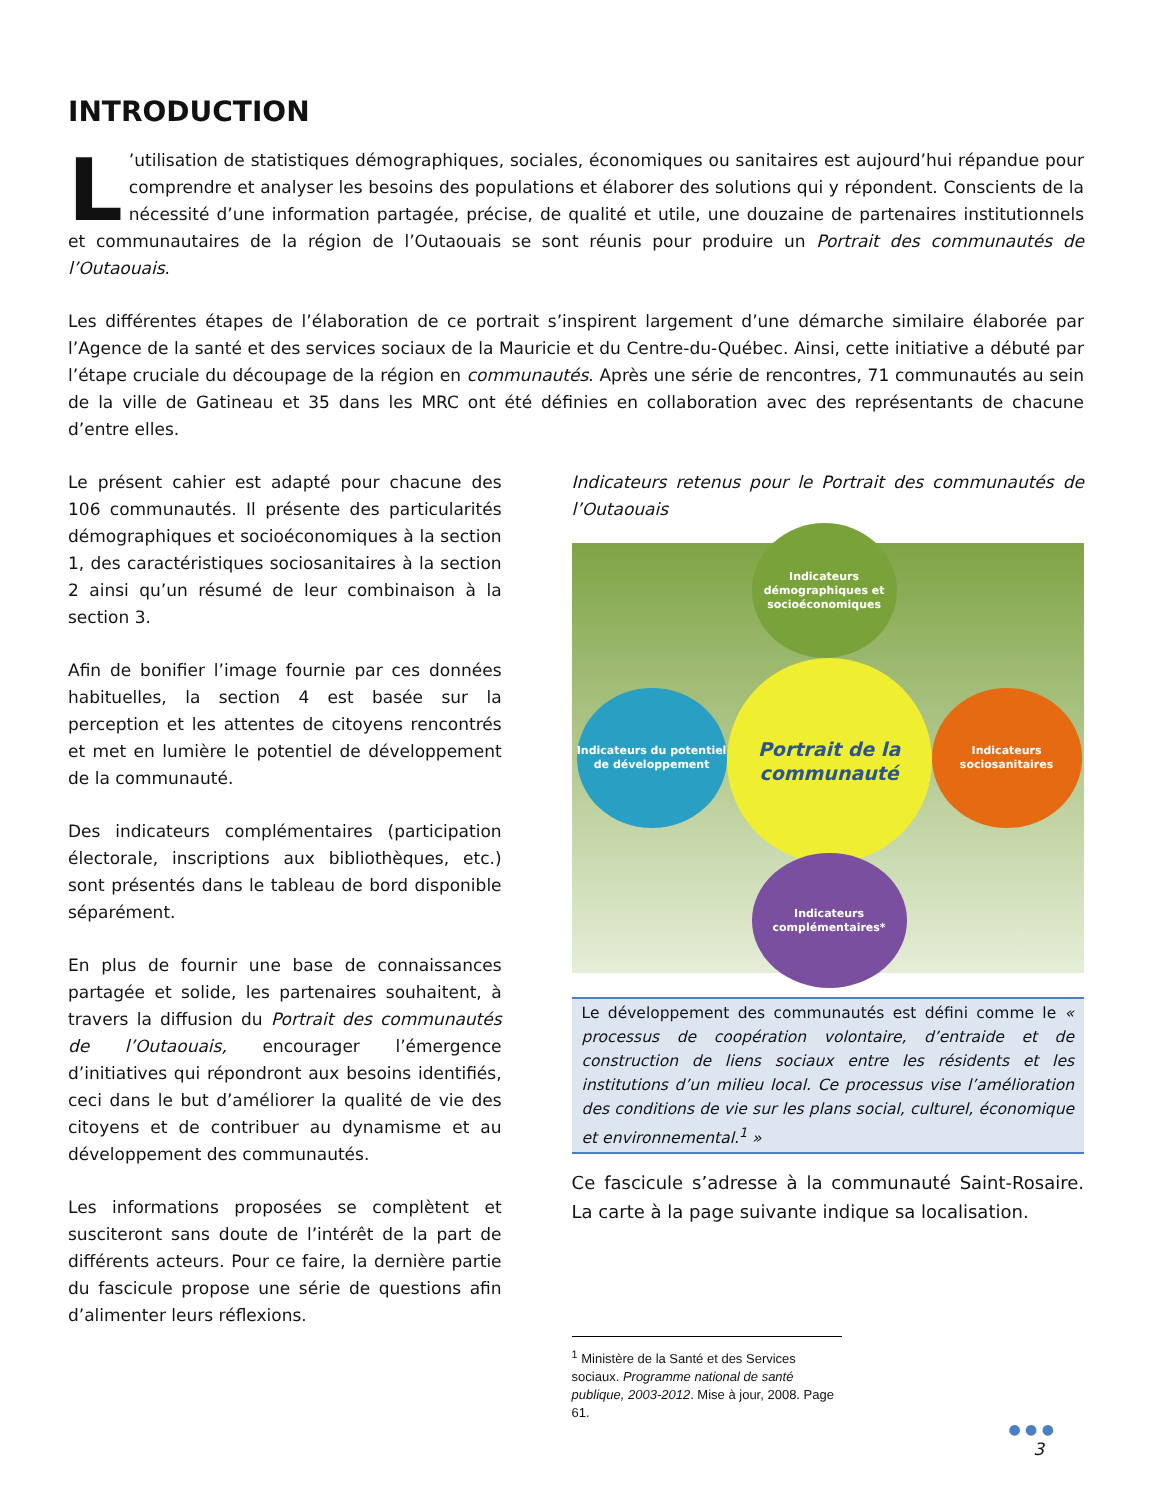INTRODUCTION
L’utilisation de statistiques démographiques, sociales, économiques ou sanitaires est aujourd’hui répandue pour comprendre et analyser les besoins des populations et élaborer des solutions qui y répondent. Conscients de la nécessité d’une information partagée, précise, de qualité et utile, une douzaine de partenaires institutionnels et communautaires de la région de l’Outaouais se sont réunis pour produire un Portrait des communautés de l’Outaouais.
Les différentes étapes de l’élaboration de ce portrait s’inspirent largement d’une démarche similaire élaborée par l’Agence de la santé et des services sociaux de la Mauricie et du Centre-du-Québec. Ainsi, cette initiative a débuté par l’étape cruciale du découpage de la région en communautés. Après une série de rencontres, 71 communautés au sein de la ville de Gatineau et 35 dans les MRC ont été définies en collaboration avec des représentants de chacune d’entre elles.
Le présent cahier est adapté pour chacune des 106 communautés. Il présente des particularités démographiques et socioéconomiques à la section 1, des caractéristiques sociosanitaires à la section 2 ainsi qu’un résumé de leur combinaison à la section 3.
Afin de bonifier l’image fournie par ces données habituelles, la section 4 est basée sur la perception et les attentes de citoyens rencontrés et met en lumière le potentiel de développement de la communauté.
Des indicateurs complémentaires (participation électorale, inscriptions aux bibliothèques, etc.) sont présentés dans le tableau de bord disponible séparément.
En plus de fournir une base de connaissances partagée et solide, les partenaires souhaitent, à travers la diffusion du Portrait des communautés de l’Outaouais, encourager l’émergence d’initiatives qui répondront aux besoins identifiés, ceci dans le but d’améliorer la qualité de vie des citoyens et de contribuer au dynamisme et au développement des communautés.
Les informations proposées se complètent et susciteront sans doute de l’intérêt de la part de différents acteurs. Pour ce faire, la dernière partie du fascicule propose une série de questions afin d’alimenter leurs réflexions.
Indicateurs retenus pour le Portrait des communautés de l’Outaouais
Indicateurs démographiques et socioéconomiques
Portrait de la communauté
Indicateurs du potentiel de développement
Indicateurs sociosanitaires
Indicateurs complémentaires*
Le développement des communautés est défini comme le « processus de coopération volontaire, d’entraide et de construction de liens sociaux entre les résidents et les institutions d’un milieu local. Ce processus vise l’amélioration des conditions de vie sur les plans social, culturel, économique et environnemental.<sup>1</sup> »
Ce fascicule s’adresse à la communauté Saint-Rosaire. La carte à la page suivante indique sa localisation.
<sup>1</sup> Ministère de la Santé et des Services sociaux. Programme national de santé publique, 2003-2012. Mise à jour, 2008. Page 61.
● ● ●
3